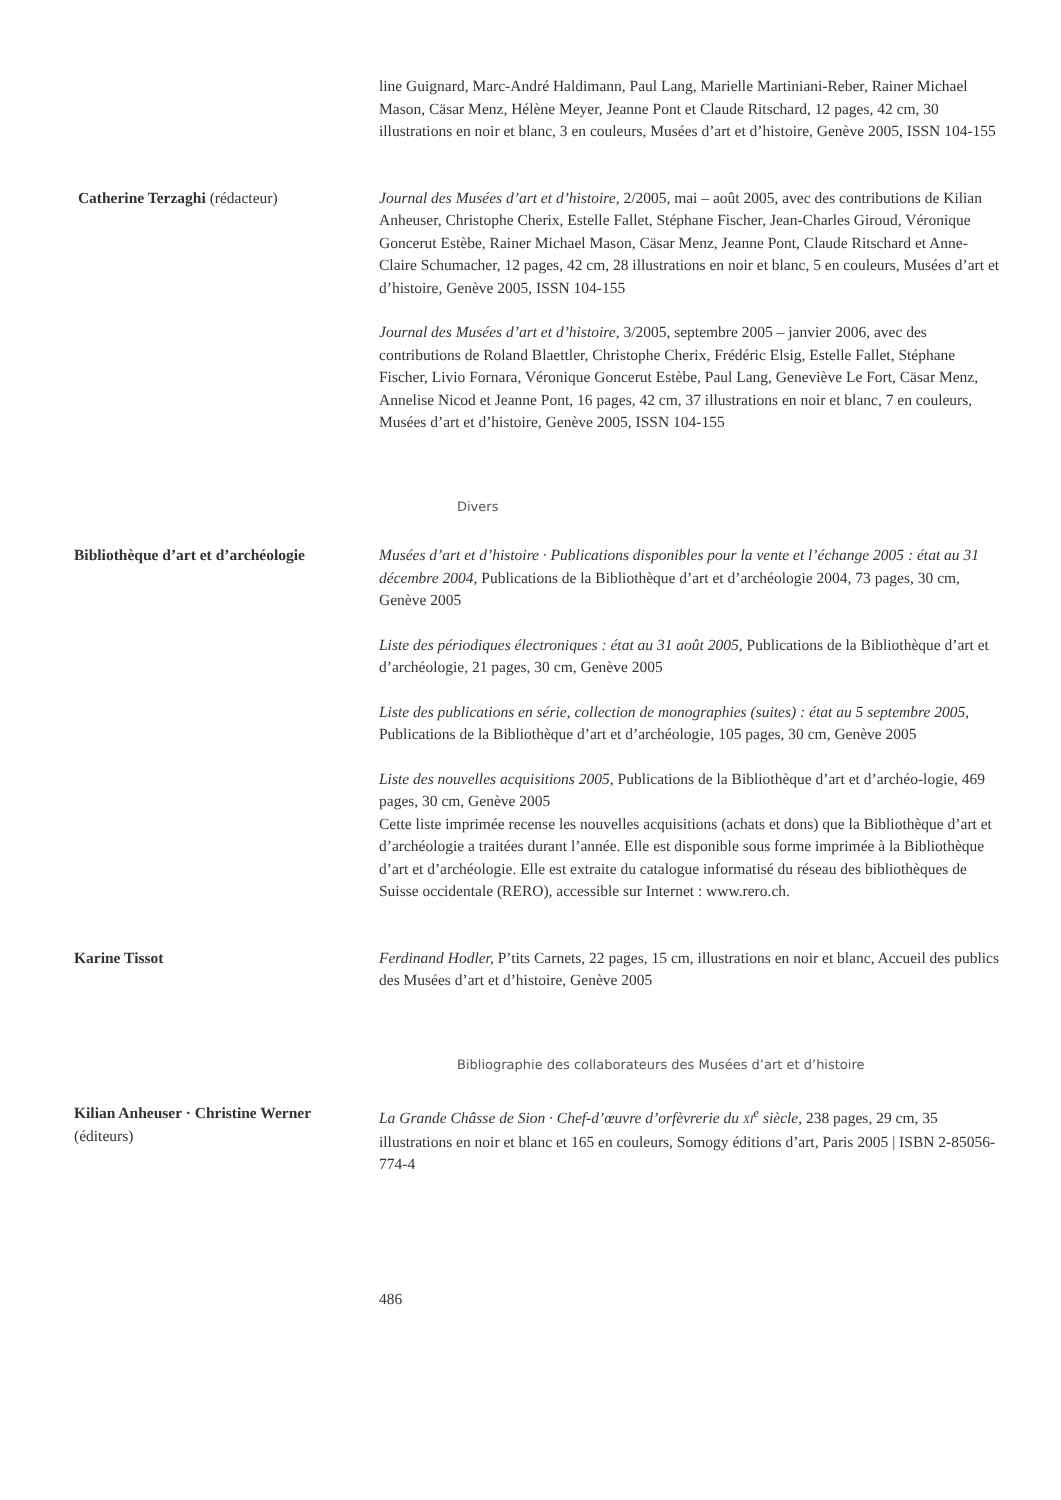line Guignard, Marc-André Haldimann, Paul Lang, Marielle Martiniani-Reber, Rainer Michael Mason, Cäsar Menz, Hélène Meyer, Jeanne Pont et Claude Ritschard, 12 pages, 42 cm, 30 illustrations en noir et blanc, 3 en couleurs, Musées d’art et d’histoire, Genève 2005, ISSN 104-155
Catherine Terzaghi (rédacteur) Journal des Musées d’art et d’histoire, 2/2005, mai – août 2005, avec des contributions de Kilian Anheuser, Christophe Cherix, Estelle Fallet, Stéphane Fischer, Jean-Charles Giroud, Véronique Goncerut Estèbe, Rainer Michael Mason, Cäsar Menz, Jeanne Pont, Claude Ritschard et Anne-Claire Schumacher, 12 pages, 42 cm, 28 illustrations en noir et blanc, 5 en couleurs, Musées d’art et d’histoire, Genève 2005, ISSN 104-155
Journal des Musées d’art et d’histoire, 3/2005, septembre 2005 – janvier 2006, avec des contributions de Roland Blaettler, Christophe Cherix, Frédéric Elsig, Estelle Fallet, Stéphane Fischer, Livio Fornara, Véronique Goncerut Estèbe, Paul Lang, Geneviève Le Fort, Cäsar Menz, Annelise Nicod et Jeanne Pont, 16 pages, 42 cm, 37 illustrations en noir et blanc, 7 en couleurs, Musées d’art et d’histoire, Genève 2005, ISSN 104-155
Divers
Bibliothèque d’art et d’archéologie
Musées d’art et d’histoire · Publications disponibles pour la vente et l’échange 2005 : état au 31 décembre 2004, Publications de la Bibliothèque d’art et d’archéologie 2004, 73 pages, 30 cm, Genève 2005
Liste des périodiques électroniques : état au 31 août 2005, Publications de la Bibliothèque d’art et d’archéologie, 21 pages, 30 cm, Genève 2005
Liste des publications en série, collection de monographies (suites) : état au 5 septembre 2005, Publications de la Bibliothèque d’art et d’archéologie, 105 pages, 30 cm, Genève 2005
Liste des nouvelles acquisitions 2005, Publications de la Bibliothèque d’art et d’archéo-logie, 469 pages, 30 cm, Genève 2005
Cette liste imprimée recense les nouvelles acquisitions (achats et dons) que la Bibliothèque d’art et d’archéologie a traitées durant l’année. Elle est disponible sous forme imprimée à la Bibliothèque d’art et d’archéologie. Elle est extraite du catalogue informatisé du réseau des bibliothèques de Suisse occidentale (RERO), accessible sur Internet : www.rero.ch.
Karine Tissot Ferdinand Hodler, P’tits Carnets, 22 pages, 15 cm, illustrations en noir et blanc, Accueil des publics des Musées d’art et d’histoire, Genève 2005
Bibliographie des collaborateurs des Musées d’art et d’histoire
Kilian Anheuser · Christine Werner
(éditeurs)
La Grande Châsse de Sion · Chef-d’œuvre d’orfèvrerie du XI<sup>e</sup> siècle, 238 pages, 29 cm, 35 illustrations en noir et blanc et 165 en couleurs, Somogy éditions d’art, Paris 2005 | ISBN 2-85056-774-4
486